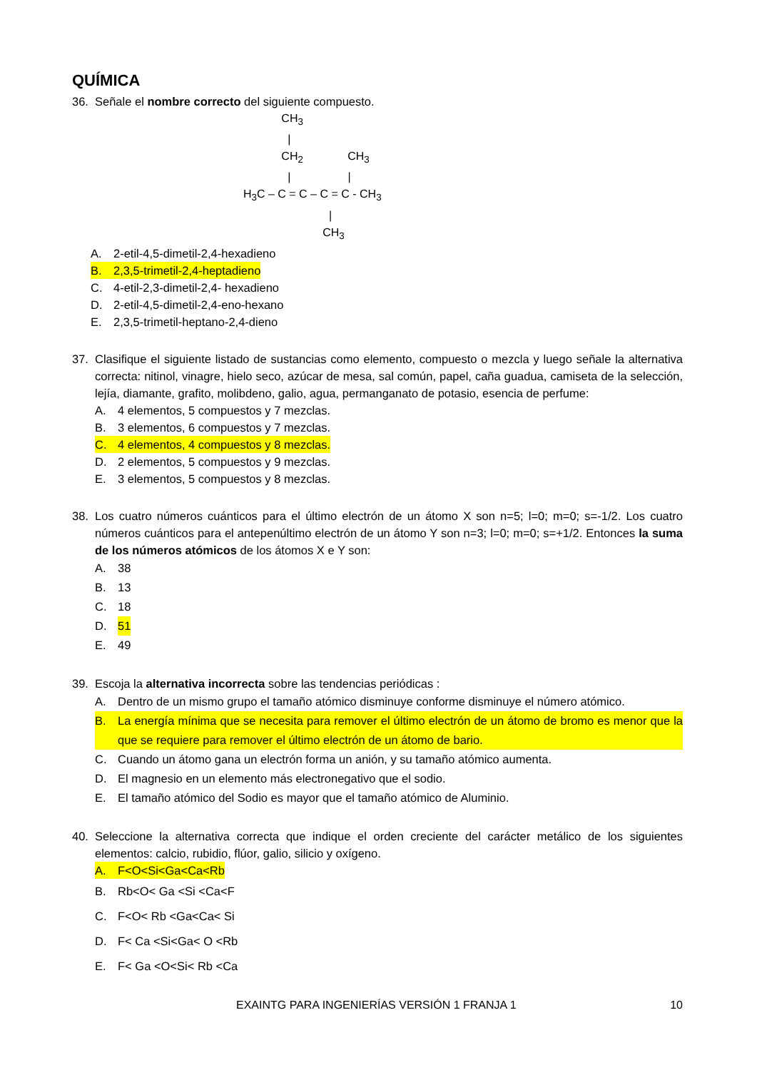QUÍMICA
36. Señale el nombre correcto del siguiente compuesto.
CH<sub>3</sub> | CH<sub>2</sub> CH<sub>3</sub> | | H<sub>3</sub>C – C = C – C = C - CH<sub>3</sub> | CH<sub>3</sub>
A. 2-etil-4,5-dimetil-2,4-hexadieno
B. 2,3,5-trimetil-2,4-heptadieno
C. 4-etil-2,3-dimetil-2,4- hexadieno
D. 2-etil-4,5-dimetil-2,4-eno-hexano
E. 2,3,5-trimetil-heptano-2,4-dieno
37. Clasifique el siguiente listado de sustancias como elemento, compuesto o mezcla y luego señale la alternativa correcta: nitinol, vinagre, hielo seco, azúcar de mesa, sal común, papel, caña guadua, camiseta de la selección, lejía, diamante, grafito, molibdeno, galio, agua, permanganato de potasio, esencia de perfume:
A. 4 elementos, 5 compuestos y 7 mezclas.
B. 3 elementos, 6 compuestos y 7 mezclas.
C. 4 elementos, 4 compuestos y 8 mezclas.
D. 2 elementos, 5 compuestos y 9 mezclas.
E. 3 elementos, 5 compuestos y 8 mezclas.
38. Los cuatro números cuánticos para el último electrón de un átomo X son n=5; l=0; m=0; s=-1/2. Los cuatro números cuánticos para el antepenúltimo electrón de un átomo Y son n=3; l=0; m=0; s=+1/2. Entonces la suma de los números atómicos de los átomos X e Y son:
A. 38
B. 13
C. 18
D. 51
E. 49
39. Escoja la alternativa incorrecta sobre las tendencias periódicas :
A. Dentro de un mismo grupo el tamaño atómico disminuye conforme disminuye el número atómico.
B. La energía mínima que se necesita para remover el último electrón de un átomo de bromo es menor que la que se requiere para remover el último electrón de un átomo de bario.
C. Cuando un átomo gana un electrón forma un anión, y su tamaño atómico aumenta.
D. El magnesio en un elemento más electronegativo que el sodio.
E. El tamaño atómico del Sodio es mayor que el tamaño atómico de Aluminio.
40. Seleccione la alternativa correcta que indique el orden creciente del carácter metálico de los siguientes elementos: calcio, rubidio, flúor, galio, silicio y oxígeno.
A. F<O<Si<Ga<Ca<Rb
B. Rb<O< Ga <Si <Ca<F
C. F<O< Rb <Ga<Ca< Si
D. F< Ca <Si<Ga< O <Rb
E. F< Ga <O<Si< Rb <Ca
EXAINTG PARA INGENIERÍAS VERSIÓN 1 FRANJA 1 10